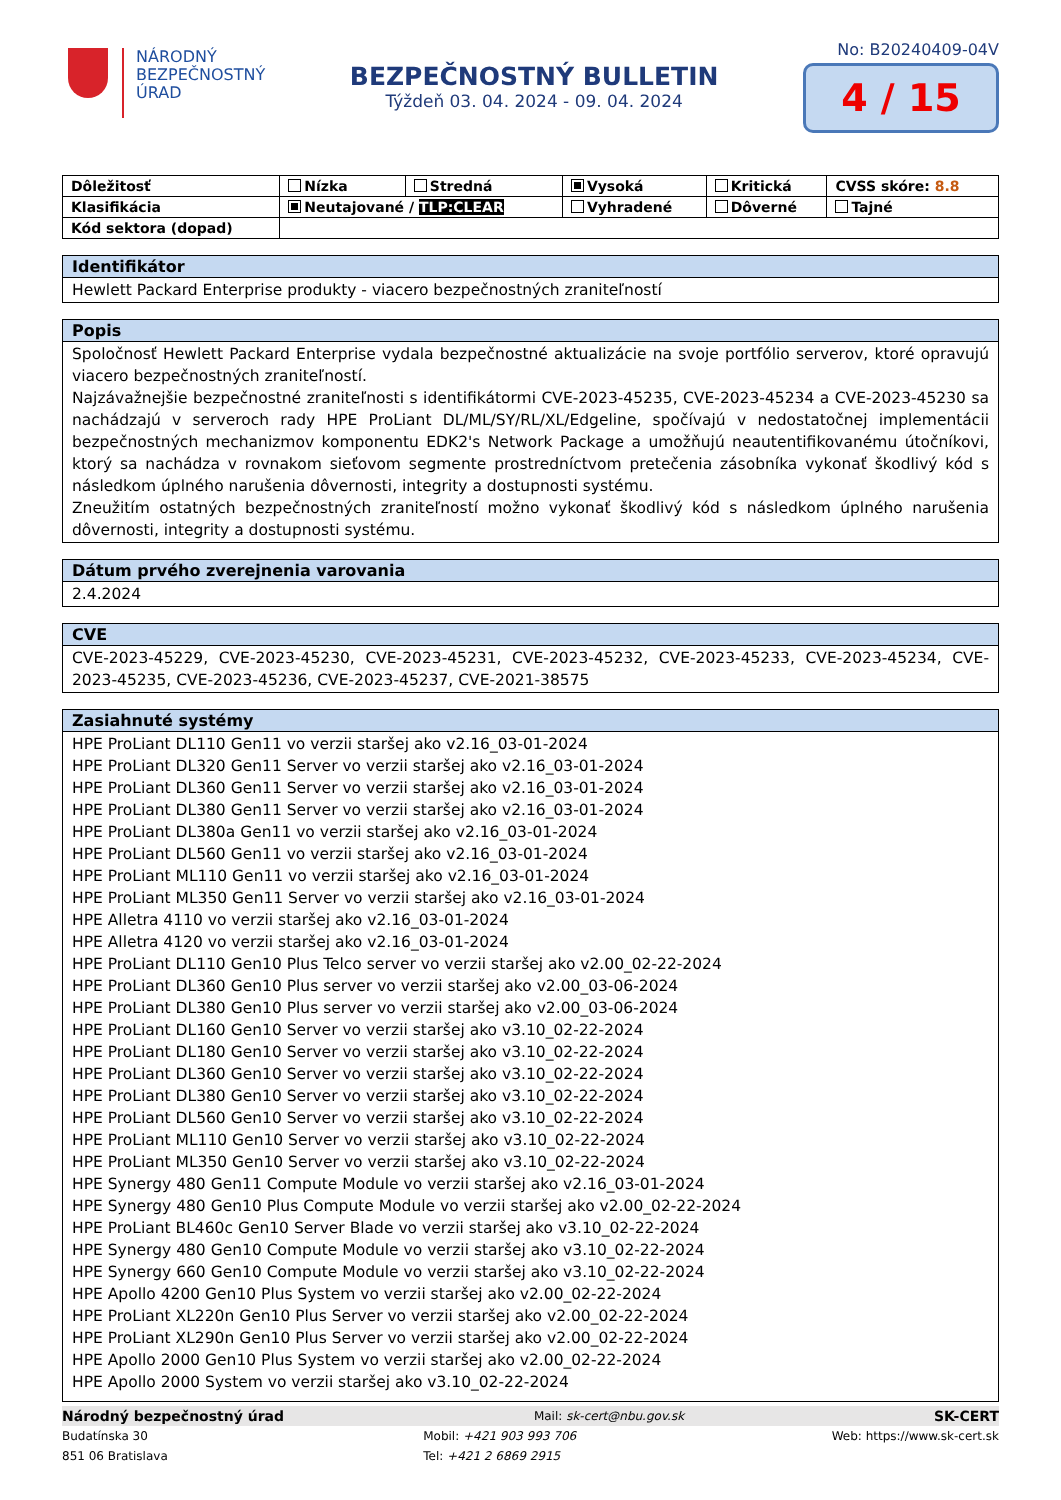NÁRODNÝ
BEZPEČNOSTNÝ
ÚRAD
BEZPEČNOSTNÝ BULLETIN
Týždeň 03. 04. 2024 - 09. 04. 2024
No: B20240409-04V
4 / 15
| Dôležitosť | Nízka | Stredná | Vysoká | Kritická | CVSS skóre: 8.8 |
| Klasifikácia | Neutajované / TLP:CLEAR | | Vyhradené | Dôverné | Tajné |
| Kód sektora (dopad) | | | | | |
Identifikátor
Hewlett Packard Enterprise produkty - viacero bezpečnostných zraniteľností
Popis
Spoločnosť Hewlett Packard Enterprise vydala bezpečnostné aktualizácie na svoje portfólio serverov, ktoré opravujú viacero bezpečnostných zraniteľností.
Najzávažnejšie bezpečnostné zraniteľnosti s identifikátormi CVE-2023-45235, CVE-2023-45234 a CVE-2023-45230 sa nachádzajú v serveroch rady HPE ProLiant DL/ML/SY/RL/XL/Edgeline, spočívajú v nedostatočnej implementácii bezpečnostných mechanizmov komponentu EDK2's Network Package a umožňujú neautentifikovanému útočníkovi, ktorý sa nachádza v rovnakom sieťovom segmente prostredníctvom pretečenia zásobníka vykonať škodlivý kód s následkom úplného narušenia dôvernosti, integrity a dostupnosti systému.
Zneužitím ostatných bezpečnostných zraniteľností možno vykonať škodlivý kód s následkom úplného narušenia dôvernosti, integrity a dostupnosti systému.
Dátum prvého zverejnenia varovania
2.4.2024
CVE
CVE-2023-45229, CVE-2023-45230, CVE-2023-45231, CVE-2023-45232, CVE-2023-45233, CVE-2023-45234, CVE-2023-45235, CVE-2023-45236, CVE-2023-45237, CVE-2021-38575
Zasiahnuté systémy
HPE ProLiant DL110 Gen11 vo verzii staršej ako v2.16_03-01-2024
HPE ProLiant DL320 Gen11 Server vo verzii staršej ako v2.16_03-01-2024
HPE ProLiant DL360 Gen11 Server vo verzii staršej ako v2.16_03-01-2024
HPE ProLiant DL380 Gen11 Server vo verzii staršej ako v2.16_03-01-2024
HPE ProLiant DL380a Gen11 vo verzii staršej ako v2.16_03-01-2024
HPE ProLiant DL560 Gen11 vo verzii staršej ako v2.16_03-01-2024
HPE ProLiant ML110 Gen11 vo verzii staršej ako v2.16_03-01-2024
HPE ProLiant ML350 Gen11 Server vo verzii staršej ako v2.16_03-01-2024
HPE Alletra 4110 vo verzii staršej ako v2.16_03-01-2024
HPE Alletra 4120 vo verzii staršej ako v2.16_03-01-2024
HPE ProLiant DL110 Gen10 Plus Telco server vo verzii staršej ako v2.00_02-22-2024
HPE ProLiant DL360 Gen10 Plus server vo verzii staršej ako v2.00_03-06-2024
HPE ProLiant DL380 Gen10 Plus server vo verzii staršej ako v2.00_03-06-2024
HPE ProLiant DL160 Gen10 Server vo verzii staršej ako v3.10_02-22-2024
HPE ProLiant DL180 Gen10 Server vo verzii staršej ako v3.10_02-22-2024
HPE ProLiant DL360 Gen10 Server vo verzii staršej ako v3.10_02-22-2024
HPE ProLiant DL380 Gen10 Server vo verzii staršej ako v3.10_02-22-2024
HPE ProLiant DL560 Gen10 Server vo verzii staršej ako v3.10_02-22-2024
HPE ProLiant ML110 Gen10 Server vo verzii staršej ako v3.10_02-22-2024
HPE ProLiant ML350 Gen10 Server vo verzii staršej ako v3.10_02-22-2024
HPE Synergy 480 Gen11 Compute Module vo verzii staršej ako v2.16_03-01-2024
HPE Synergy 480 Gen10 Plus Compute Module vo verzii staršej ako v2.00_02-22-2024
HPE ProLiant BL460c Gen10 Server Blade vo verzii staršej ako v3.10_02-22-2024
HPE Synergy 480 Gen10 Compute Module vo verzii staršej ako v3.10_02-22-2024
HPE Synergy 660 Gen10 Compute Module vo verzii staršej ako v3.10_02-22-2024
HPE Apollo 4200 Gen10 Plus System vo verzii staršej ako v2.00_02-22-2024
HPE ProLiant XL220n Gen10 Plus Server vo verzii staršej ako v2.00_02-22-2024
HPE ProLiant XL290n Gen10 Plus Server vo verzii staršej ako v2.00_02-22-2024
HPE Apollo 2000 Gen10 Plus System vo verzii staršej ako v2.00_02-22-2024
HPE Apollo 2000 System vo verzii staršej ako v3.10_02-22-2024
Národný bezpečnostný úrad Mail: sk-cert@nbu.gov.sk SK-CERT
Budatínska 30
851 06 Bratislava Mobil: +421 903 993 706
Tel: +421 2 6869 2915 Web: https://www.sk-cert.sk